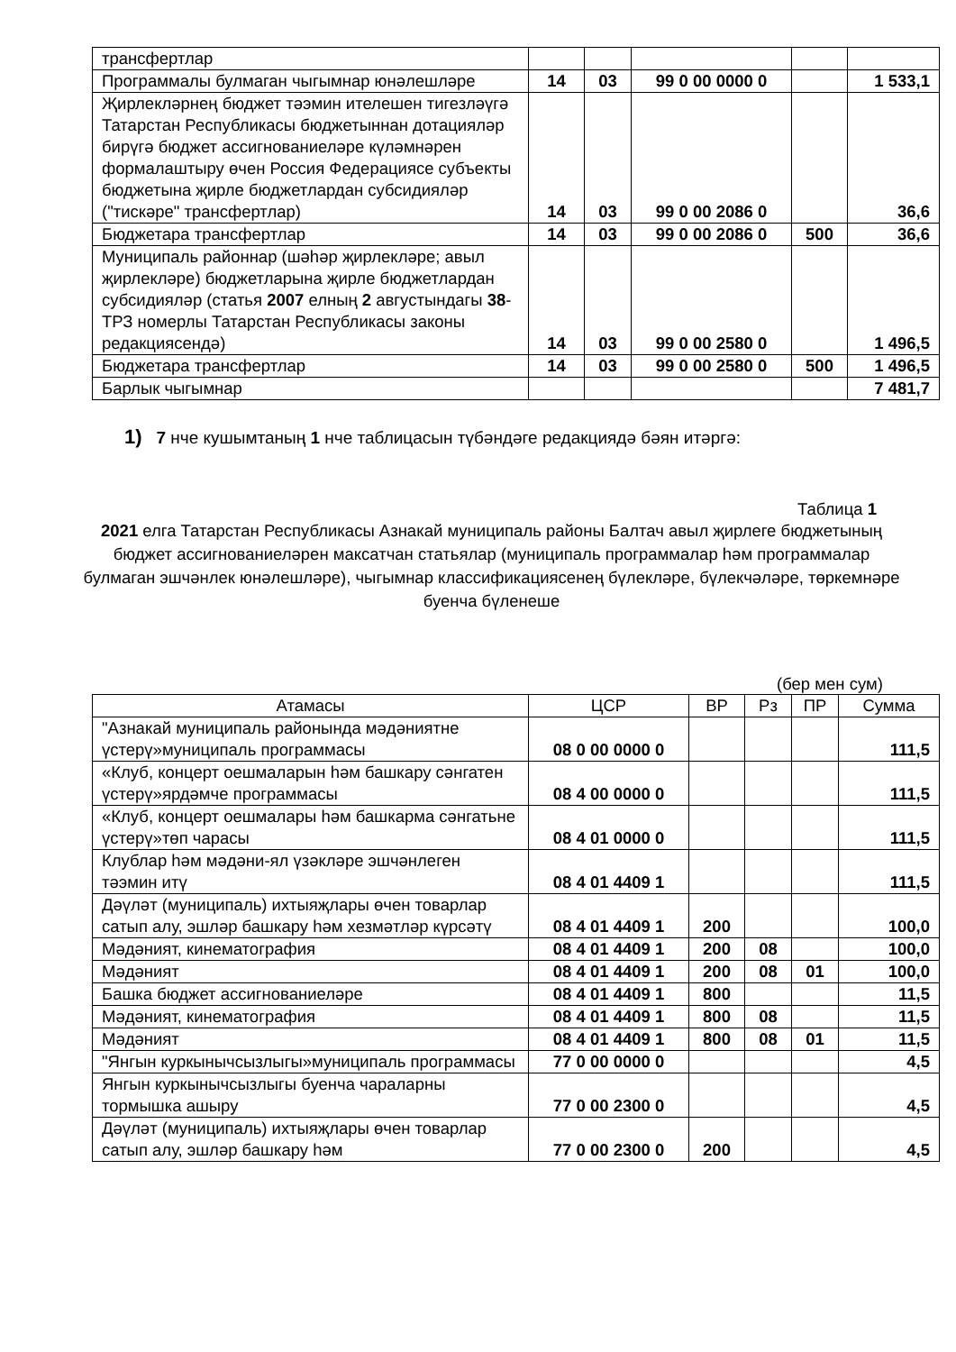| трансфертлар | | | | | |
| Программалы булмаган чыгымнар юнәлешләре | 14 | 03 | 99 0 00 0000 0 | | 1 533,1 |
| Җирлекләрнең бюджет тәэмин ителешен тигезләүгә Татарстан Республикасы бюджетыннан дотацияләр бирүгә бюджет ассигнованиеләре күләмнәрен формалаштыру өчен Россия Федерациясе субъекты бюджетына җирле бюджетлардан субсидияләр ("тискәре" трансфертлар) | 14 | 03 | 99 0 00 2086 0 | | 36,6 |
| Бюджетара трансфертлар | 14 | 03 | 99 0 00 2086 0 | 500 | 36,6 |
| Муниципаль районнар (шәһәр җирлекләре; авыл җирлекләре) бюджетларына җирле бюджетлардан субсидияләр (статья 2007 елның 2 августындагы 38 -ТРЗ номерлы Татарстан Республикасы законы редакциясендә) | 14 | 03 | 99 0 00 2580 0 | | 1 496,5 |
| Бюджетара трансфертлар | 14 | 03 | 99 0 00 2580 0 | 500 | 1 496,5 |
| Барлык чыгымнар | | | | | 7 481,7 |
1) 7 нче кушымтаның 1 нче таблицасын түбәндәге редакциядә бәян итәргә:
Таблица 1
2021 елга Татарстан Республикасы Азнакай муниципаль районы Балтач авыл җирлеге бюджетының бюджет ассигнованиеләрен максатчан статьялар (муниципаль программалар һәм программалар булмаган эшчәнлек юнәлешләре), чыгымнар классификациясенең бүлекләре, бүлекчәләре, төркемнәре буенча бүленеше
(бер мен сум)
| Атамасы | ЦСР | ВР | Рз | ПР | Сумма |
| --- | --- | --- | --- | --- | --- |
| "Азнакай муниципаль районында мәдәниятне үстерү»муниципаль программасы | 08 0 00 0000 0 | | | | 111,5 |
| «Клуб, концерт оешмаларын һәм башкару сәнгатен үстерү»ярдәмче программасы | 08 4 00 0000 0 | | | | 111,5 |
| «Клуб, концерт оешмалары һәм башкарма сәнгатьне үстерү»төп чарасы | 08 4 01 0000 0 | | | | 111,5 |
| Клублар һәм мәдәни-ял үзәкләре эшчәнлеген тәэмин итү | 08 4 01 4409 1 | | | | 111,5 |
| Дәүләт (муниципаль) ихтыяҗлары өчен товарлар сатып алу, эшләр башкару һәм хезмәтләр күрсәтү | 08 4 01 4409 1 | 200 | | | 100,0 |
| Мәдәният, кинематография | 08 4 01 4409 1 | 200 | 08 | | 100,0 |
| Мәдәният | 08 4 01 4409 1 | 200 | 08 | 01 | 100,0 |
| Башка бюджет ассигнованиеләре | 08 4 01 4409 1 | 800 | | | 11,5 |
| Мәдәният, кинематография | 08 4 01 4409 1 | 800 | 08 | | 11,5 |
| Мәдәният | 08 4 01 4409 1 | 800 | 08 | 01 | 11,5 |
| "Янгын куркынычсызлыгы»муниципаль программасы | 77 0 00 0000 0 | | | | 4,5 |
| Янгын куркынычсызлыгы буенча чараларны тормышка ашыру | 77 0 00 2300 0 | | | | 4,5 |
| Дәүләт (муниципаль) ихтыяҗлары өчен товарлар сатып алу, эшләр башкару һәм | 77 0 00 2300 0 | 200 | | | 4,5 |